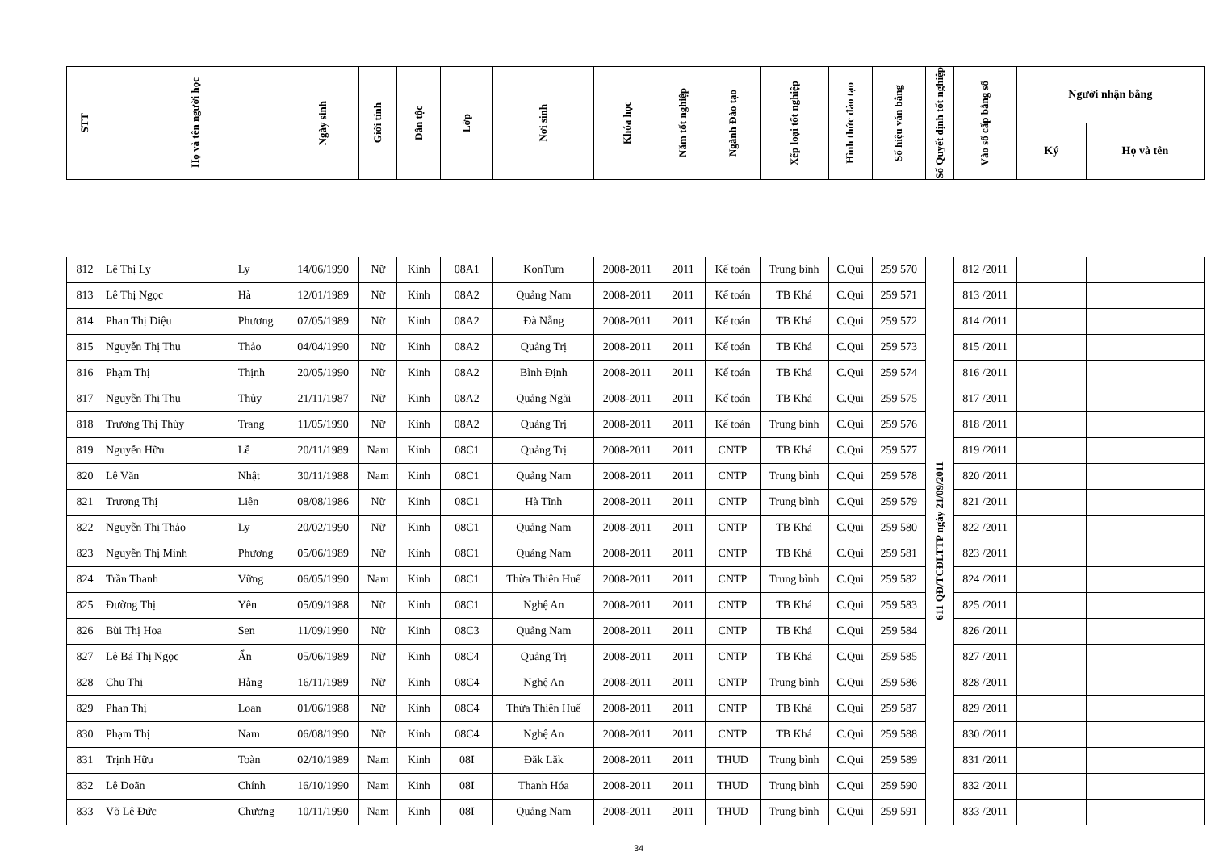| STT | Họ và tên người học | Ngày sinh | Giới tính | Dân tộc | Lớp | Nơi sinh | Khóa học | Năm tốt nghiệp | Ngành Đào tạo | Xếp loại tốt nghiệp | Hình thức đào tạo | Số hiệu văn bằng | Số Quyết định tốt nghiệp | Vào số cấp bằng số | Người nhận bằng | |
| --- | --- | --- | --- | --- | --- | --- | --- | --- | --- | --- | --- | --- | --- | --- | --- | --- |
| | | | | | | | | | | | | | | | Ký | Họ và tên |
| 812 | Lê Thị Ly | Ly | 14/06/1990 | Nữ | Kinh | 08A1 | KonTum | 2008-2011 | 2011 | Kế toán | Trung bình | C.Qui | 259 570 | 611 QĐ/TCĐLTTP ngày 21/09/2011 | 812 /2011 | | |
| 813 | Lê Thị Ngọc | Hà | 12/01/1989 | Nữ | Kinh | 08A2 | Quảng Nam | 2008-2011 | 2011 | Kế toán | TB Khá | C.Qui | 259 571 | | 813 /2011 | | |
| 814 | Phan Thị Diệu | Phương | 07/05/1989 | Nữ | Kinh | 08A2 | Đà Nẵng | 2008-2011 | 2011 | Kế toán | TB Khá | C.Qui | 259 572 | | 814 /2011 | | |
| 815 | Nguyễn Thị Thu | Thảo | 04/04/1990 | Nữ | Kinh | 08A2 | Quảng Trị | 2008-2011 | 2011 | Kế toán | TB Khá | C.Qui | 259 573 | | 815 /2011 | | |
| 816 | Phạm Thị | Thịnh | 20/05/1990 | Nữ | Kinh | 08A2 | Bình Định | 2008-2011 | 2011 | Kế toán | TB Khá | C.Qui | 259 574 | | 816 /2011 | | |
| 817 | Nguyễn Thị Thu | Thủy | 21/11/1987 | Nữ | Kinh | 08A2 | Quảng Ngãi | 2008-2011 | 2011 | Kế toán | TB Khá | C.Qui | 259 575 | | 817 /2011 | | |
| 818 | Trương Thị Thùy | Trang | 11/05/1990 | Nữ | Kinh | 08A2 | Quảng Trị | 2008-2011 | 2011 | Kế toán | Trung bình | C.Qui | 259 576 | | 818 /2011 | | |
| 819 | Nguyễn Hữu | Lễ | 20/11/1989 | Nam | Kinh | 08C1 | Quảng Trị | 2008-2011 | 2011 | CNTP | TB Khá | C.Qui | 259 577 | | 819 /2011 | | |
| 820 | Lê Văn | Nhật | 30/11/1988 | Nam | Kinh | 08C1 | Quảng Nam | 2008-2011 | 2011 | CNTP | Trung bình | C.Qui | 259 578 | | 820 /2011 | | |
| 821 | Trương Thị | Liên | 08/08/1986 | Nữ | Kinh | 08C1 | Hà Tĩnh | 2008-2011 | 2011 | CNTP | Trung bình | C.Qui | 259 579 | | 821 /2011 | | |
| 822 | Nguyễn Thị Thảo | Ly | 20/02/1990 | Nữ | Kinh | 08C1 | Quảng Nam | 2008-2011 | 2011 | CNTP | TB Khá | C.Qui | 259 580 | | 822 /2011 | | |
| 823 | Nguyễn Thị Minh | Phương | 05/06/1989 | Nữ | Kinh | 08C1 | Quảng Nam | 2008-2011 | 2011 | CNTP | TB Khá | C.Qui | 259 581 | | 823 /2011 | | |
| 824 | Trần Thanh | Vững | 06/05/1990 | Nam | Kinh | 08C1 | Thừa Thiên Huế | 2008-2011 | 2011 | CNTP | Trung bình | C.Qui | 259 582 | | 824 /2011 | | |
| 825 | Đường Thị | Yên | 05/09/1988 | Nữ | Kinh | 08C1 | Nghệ An | 2008-2011 | 2011 | CNTP | TB Khá | C.Qui | 259 583 | | 825 /2011 | | |
| 826 | Bùi Thị Hoa | Sen | 11/09/1990 | Nữ | Kinh | 08C3 | Quảng Nam | 2008-2011 | 2011 | CNTP | TB Khá | C.Qui | 259 584 | | 826 /2011 | | |
| 827 | Lê Bá Thị Ngọc | Ẩn | 05/06/1989 | Nữ | Kinh | 08C4 | Quảng Trị | 2008-2011 | 2011 | CNTP | TB Khá | C.Qui | 259 585 | | 827 /2011 | | |
| 828 | Chu Thị | Hằng | 16/11/1989 | Nữ | Kinh | 08C4 | Nghệ An | 2008-2011 | 2011 | CNTP | Trung bình | C.Qui | 259 586 | | 828 /2011 | | |
| 829 | Phan Thị | Loan | 01/06/1988 | Nữ | Kinh | 08C4 | Thừa Thiên Huế | 2008-2011 | 2011 | CNTP | TB Khá | C.Qui | 259 587 | | 829 /2011 | | |
| 830 | Phạm Thị | Nam | 06/08/1990 | Nữ | Kinh | 08C4 | Nghệ An | 2008-2011 | 2011 | CNTP | TB Khá | C.Qui | 259 588 | | 830 /2011 | | |
| 831 | Trịnh Hữu | Toàn | 02/10/1989 | Nam | Kinh | 08I | Đăk Lăk | 2008-2011 | 2011 | THUD | Trung bình | C.Qui | 259 589 | | 831 /2011 | | |
| 832 | Lê Doãn | Chính | 16/10/1990 | Nam | Kinh | 08I | Thanh Hóa | 2008-2011 | 2011 | THUD | Trung bình | C.Qui | 259 590 | | 832 /2011 | | |
| 833 | Võ Lê Đức | Chương | 10/11/1990 | Nam | Kinh | 08I | Quảng Nam | 2008-2011 | 2011 | THUD | Trung bình | C.Qui | 259 591 | | 833 /2011 | | |
34